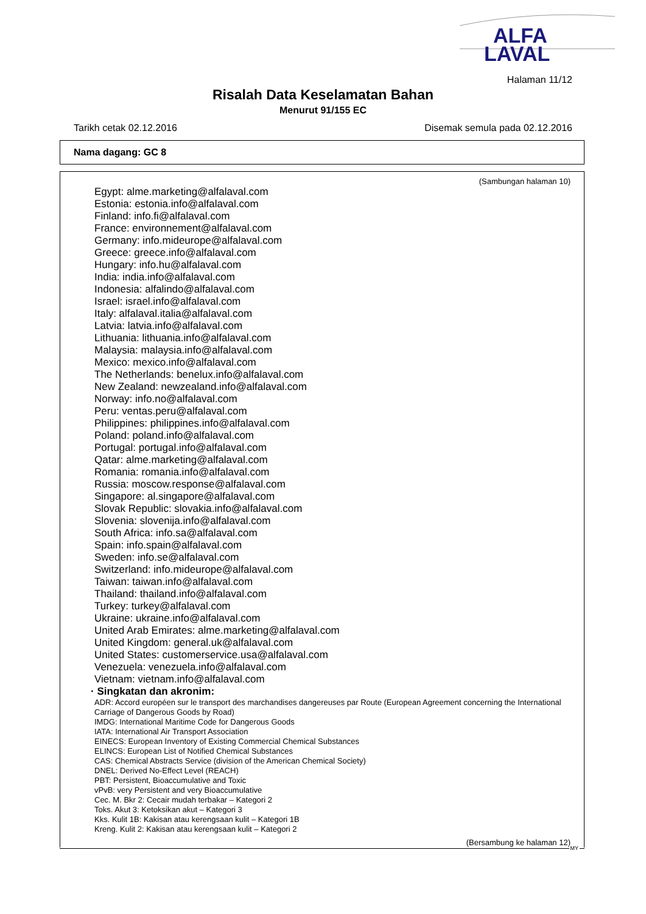ALFA
LAVAL
Halaman 11/12
Risalah Data Keselamatan Bahan
Menurut 91/155 EC
Tarikh cetak 02.12.2016 Disemak semula pada 02.12.2016
Nama dagang: GC 8
(Sambungan halaman 10)
Egypt: alme.marketing@alfalaval.com
Estonia: estonia.info@alfalaval.com
Finland: info.fi@alfalaval.com
France: environnement@alfalaval.com
Germany: info.mideurope@alfalaval.com
Greece: greece.info@alfalaval.com
Hungary: info.hu@alfalaval.com
India: india.info@alfalaval.com
Indonesia: alfalindo@alfalaval.com
Israel: israel.info@alfalaval.com
Italy: alfalaval.italia@alfalaval.com
Latvia: latvia.info@alfalaval.com
Lithuania: lithuania.info@alfalaval.com
Malaysia: malaysia.info@alfalaval.com
Mexico: mexico.info@alfalaval.com
The Netherlands: benelux.info@alfalaval.com
New Zealand: newzealand.info@alfalaval.com
Norway: info.no@alfalaval.com
Peru: ventas.peru@alfalaval.com
Philippines: philippines.info@alfalaval.com
Poland: poland.info@alfalaval.com
Portugal: portugal.info@alfalaval.com
Qatar: alme.marketing@alfalaval.com
Romania: romania.info@alfalaval.com
Russia: moscow.response@alfalaval.com
Singapore: al.singapore@alfalaval.com
Slovak Republic: slovakia.info@alfalaval.com
Slovenia: slovenija.info@alfalaval.com
South Africa: info.sa@alfalaval.com
Spain: info.spain@alfalaval.com
Sweden: info.se@alfalaval.com
Switzerland: info.mideurope@alfalaval.com
Taiwan: taiwan.info@alfalaval.com
Thailand: thailand.info@alfalaval.com
Turkey: turkey@alfalaval.com
Ukraine: ukraine.info@alfalaval.com
United Arab Emirates: alme.marketing@alfalaval.com
United Kingdom: general.uk@alfalaval.com
United States: customerservice.usa@alfalaval.com
Venezuela: venezuela.info@alfalaval.com
Vietnam: vietnam.info@alfalaval.com
· Singkatan dan akronim:
ADR: Accord européen sur le transport des marchandises dangereuses par Route (European Agreement concerning the International Carriage of Dangerous Goods by Road)
IMDG: International Maritime Code for Dangerous Goods
IATA: International Air Transport Association
EINECS: European Inventory of Existing Commercial Chemical Substances
ELINCS: European List of Notified Chemical Substances
CAS: Chemical Abstracts Service (division of the American Chemical Society)
DNEL: Derived No-Effect Level (REACH)
PBT: Persistent, Bioaccumulative and Toxic
vPvB: very Persistent and very Bioaccumulative
Cec. M. Bkr 2: Cecair mudah terbakar – Kategori 2
Toks. Akut 3: Ketoksikan akut – Kategori 3
Kks. Kulit 1B: Kakisan atau kerengsaan kulit – Kategori 1B
Kreng. Kulit 2: Kakisan atau kerengsaan kulit – Kategori 2
(Bersambung ke halaman 12)
MY